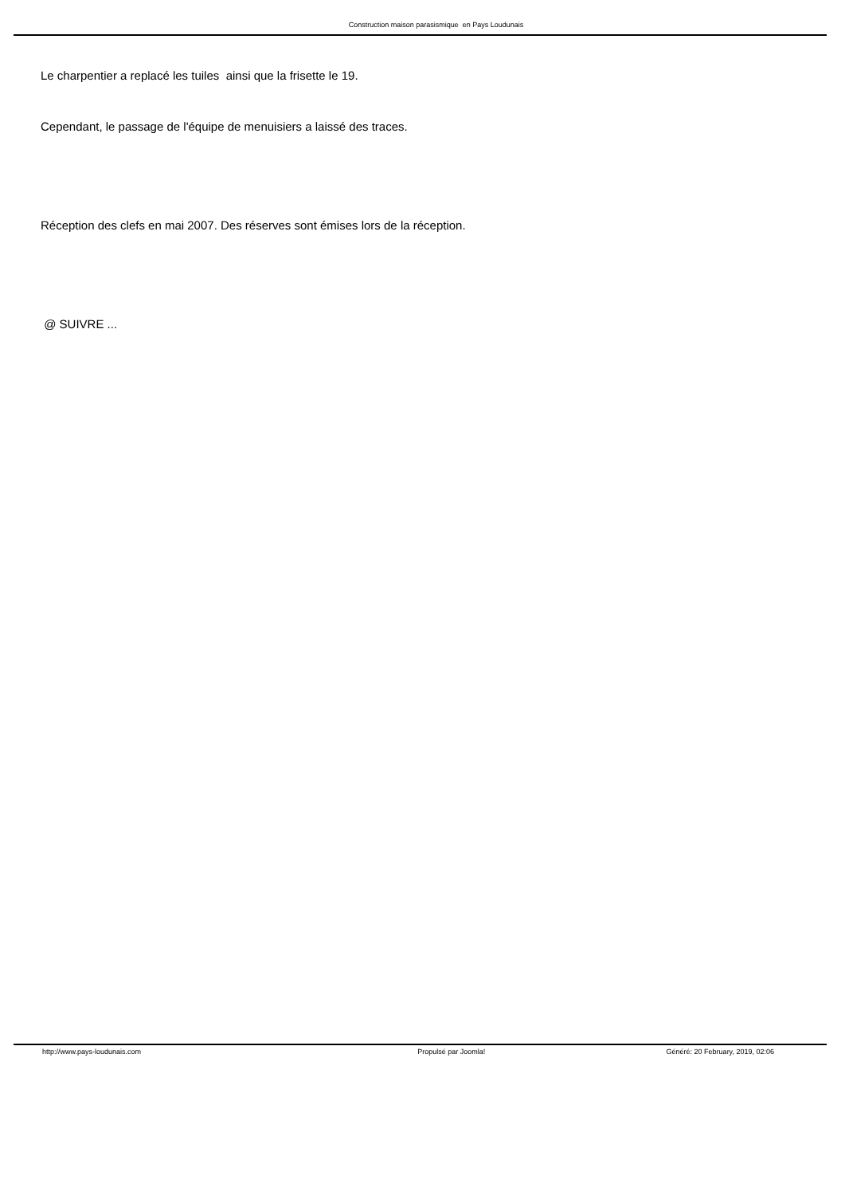Construction maison parasismique en Pays Loudunais
Le charpentier a replacé les tuiles ainsi que la frisette le 19.
Cependant, le passage de l'équipe de menuisiers a laissé des traces.
Réception des clefs en mai 2007. Des réserves sont émises lors de la réception.
@ SUIVRE ...
http://www.pays-loudunais.com Propulsé par Joomla! Généré: 20 February, 2019, 02:06